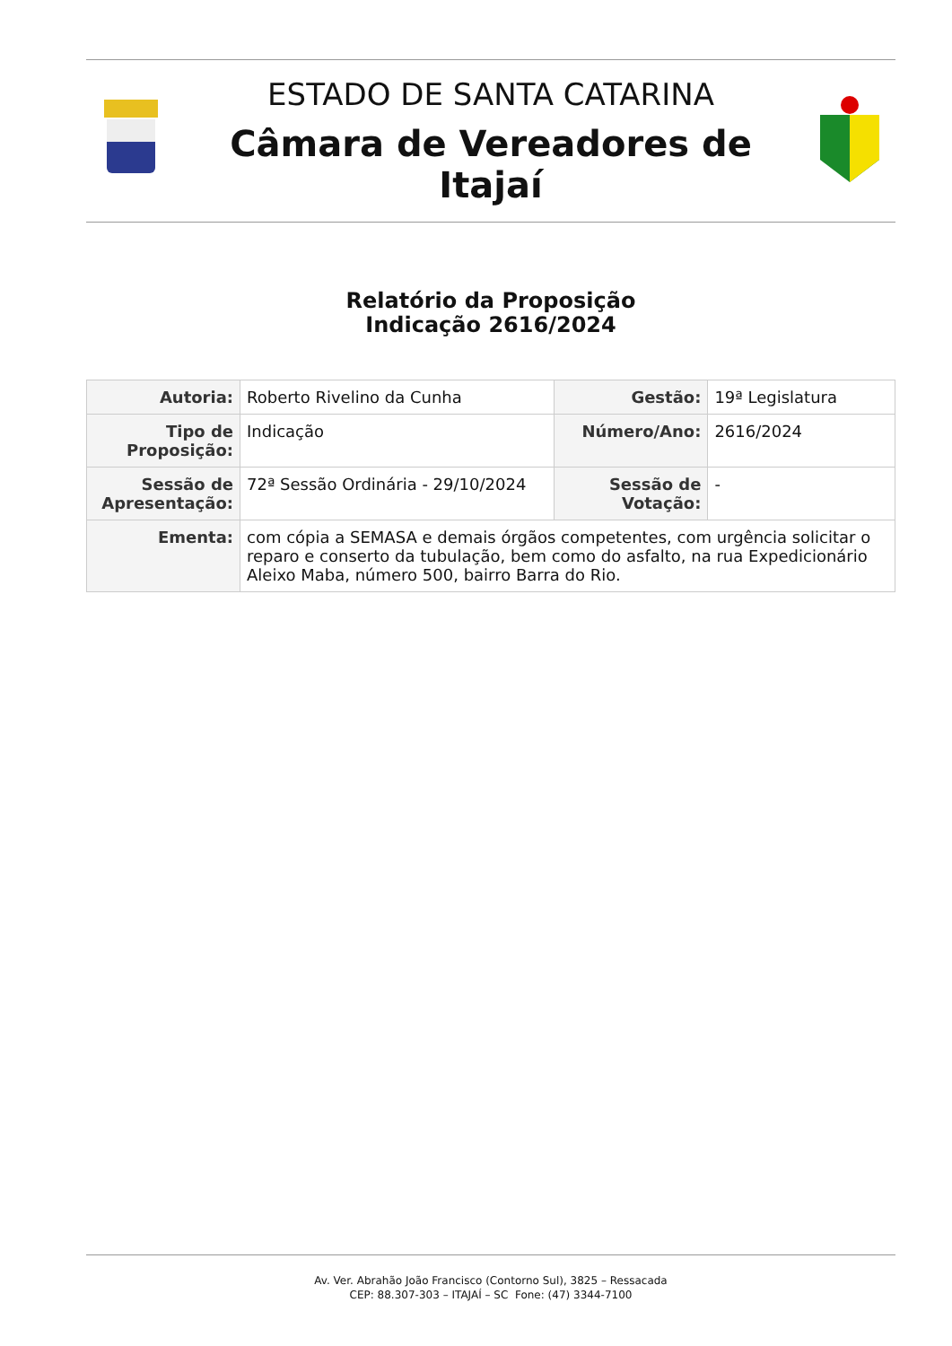ESTADO DE SANTA CATARINA
Câmara de Vereadores de Itajaí
Relatório da Proposição
Indicação 2616/2024
| Autoria: | Roberto Rivelino da Cunha | Gestão: | 19ª Legislatura |
| Tipo de Proposição: | Indicação | Número/Ano: | 2616/2024 |
| Sessão de Apresentação: | 72ª Sessão Ordinária - 29/10/2024 | Sessão de Votação: | - |
| Ementa: | com cópia a SEMASA e demais órgãos competentes, com urgência solicitar o reparo e conserto da tubulação, bem como do asfalto, na rua Expedicionário Aleixo Maba, número 500, bairro Barra do Rio. | | |
Av. Ver. Abrahão João Francisco (Contorno Sul), 3825 – Ressacada
CEP: 88.307-303 – ITAJAÍ – SC Fone: (47) 3344-7100